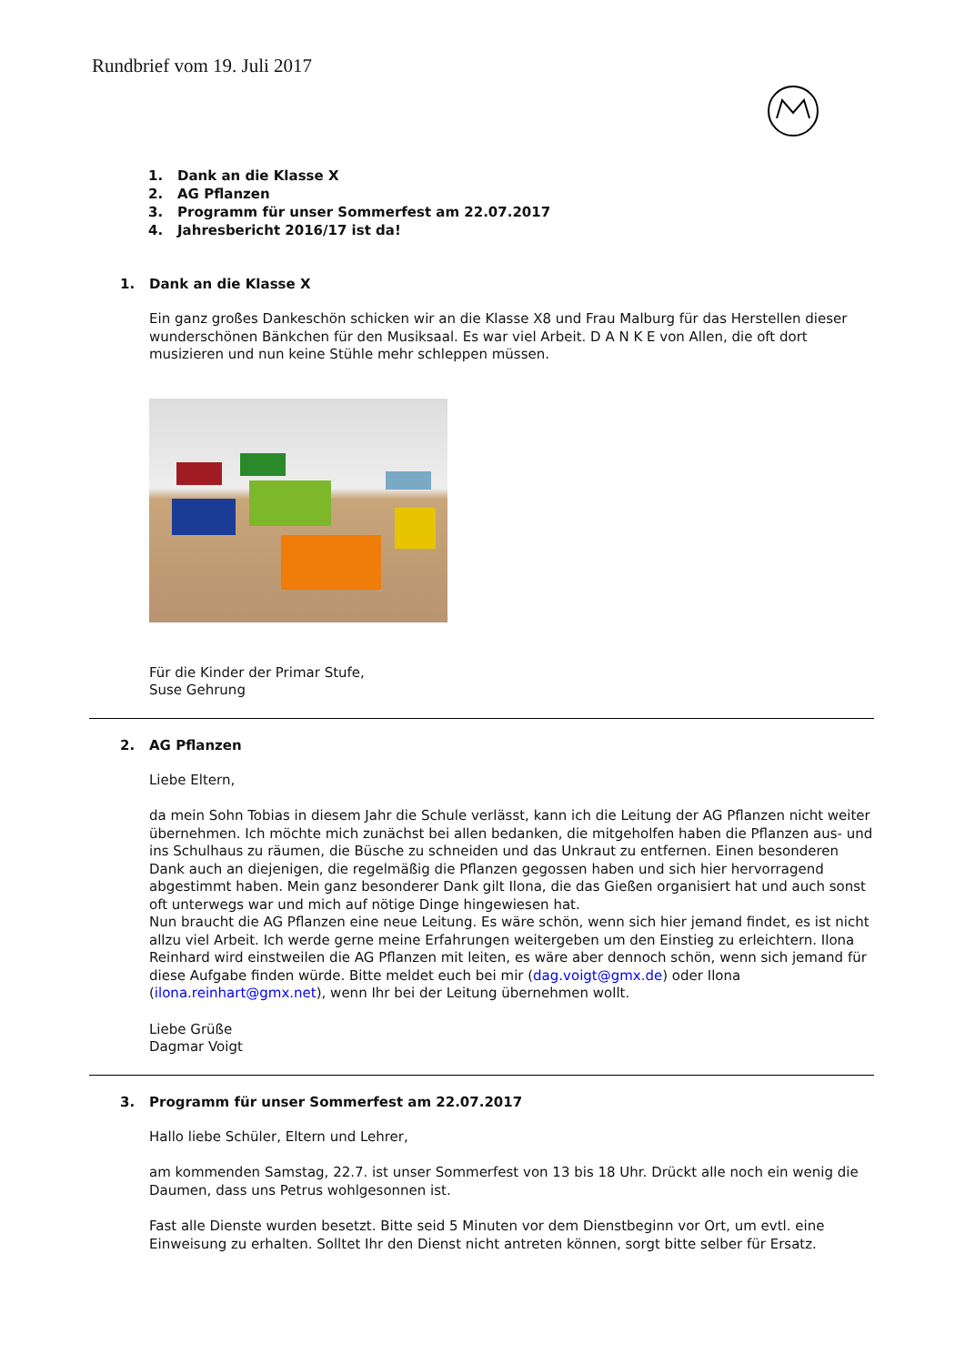Rundbrief vom 19. Juli 2017
1. Dank an die Klasse X
2. AG Pflanzen
3. Programm für unser Sommerfest am 22.07.2017
4. Jahresbericht 2016/17 ist da!
1. Dank an die Klasse X
Ein ganz großes Dankeschön schicken wir an die Klasse X8 und Frau Malburg für das Herstellen dieser wunderschönen Bänkchen für den Musiksaal. Es war viel Arbeit. D A N K E von Allen, die oft dort musizieren und nun keine Stühle mehr schleppen müssen.
Für die Kinder der Primar Stufe,
Suse Gehrung
2. AG Pflanzen
Liebe Eltern,
da mein Sohn Tobias in diesem Jahr die Schule verlässt, kann ich die Leitung der AG Pflanzen nicht weiter übernehmen. Ich möchte mich zunächst bei allen bedanken, die mitgeholfen haben die Pflanzen aus- und ins Schulhaus zu räumen, die Büsche zu schneiden und das Unkraut zu entfernen. Einen besonderen Dank auch an diejenigen, die regelmäßig die Pflanzen gegossen haben und sich hier hervorragend abgestimmt haben. Mein ganz besonderer Dank gilt Ilona, die das Gießen organisiert hat und auch sonst oft unterwegs war und mich auf nötige Dinge hingewiesen hat.
Nun braucht die AG Pflanzen eine neue Leitung. Es wäre schön, wenn sich hier jemand findet, es ist nicht allzu viel Arbeit. Ich werde gerne meine Erfahrungen weitergeben um den Einstieg zu erleichtern. Ilona Reinhard wird einstweilen die AG Pflanzen mit leiten, es wäre aber dennoch schön, wenn sich jemand für diese Aufgabe finden würde. Bitte meldet euch bei mir (dag.voigt@gmx.de) oder Ilona (ilona.reinhart@gmx.net), wenn Ihr bei der Leitung übernehmen wollt.
Liebe Grüße
Dagmar Voigt
3. Programm für unser Sommerfest am 22.07.2017
Hallo liebe Schüler, Eltern und Lehrer,
am kommenden Samstag, 22.7. ist unser Sommerfest von 13 bis 18 Uhr. Drückt alle noch ein wenig die Daumen, dass uns Petrus wohlgesonnen ist.
Fast alle Dienste wurden besetzt. Bitte seid 5 Minuten vor dem Dienstbeginn vor Ort, um evtl. eine Einweisung zu erhalten. Solltet Ihr den Dienst nicht antreten können, sorgt bitte selber für Ersatz.